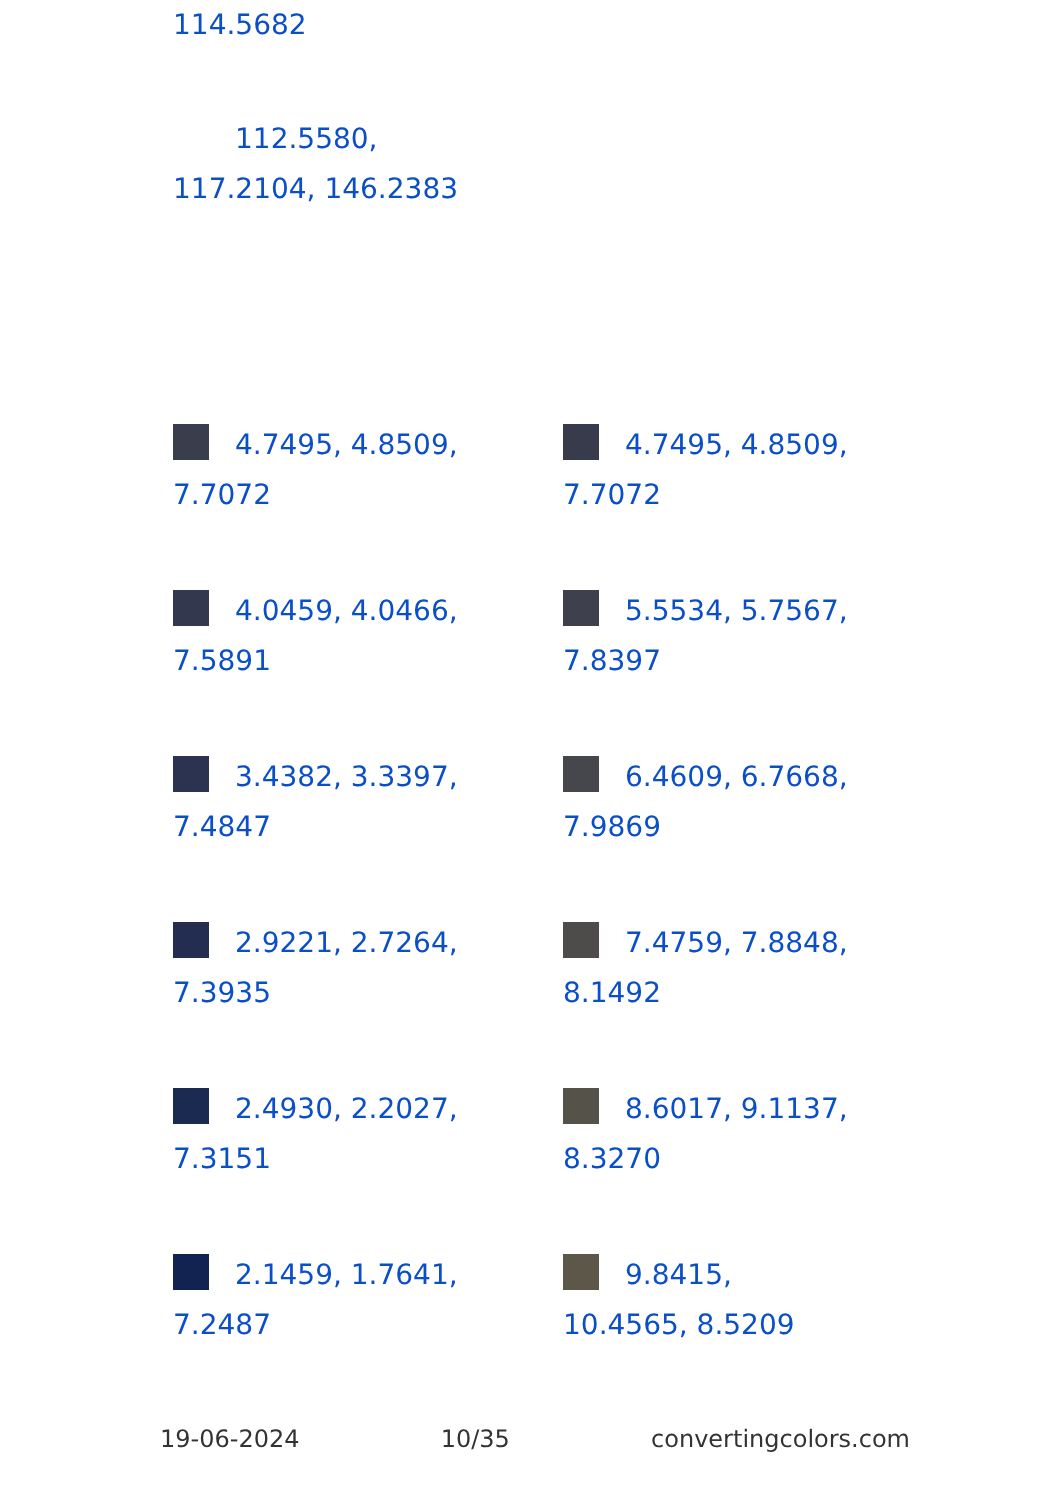114.5682
112.5580,
117.2104, 146.2383
4.7495, 4.8509, 7.7072
4.7495, 4.8509, 7.7072
4.0459, 4.0466, 7.5891
5.5534, 5.7567, 7.8397
3.4382, 3.3397, 7.4847
6.4609, 6.7668, 7.9869
2.9221, 2.7264, 7.3935
7.4759, 7.8848, 8.1492
2.4930, 2.2027, 7.3151
8.6017, 9.1137, 8.3270
2.1459, 1.7641, 7.2487
9.8415, 10.4565, 8.5209
19-06-2024 10/35 convertingcolors.com